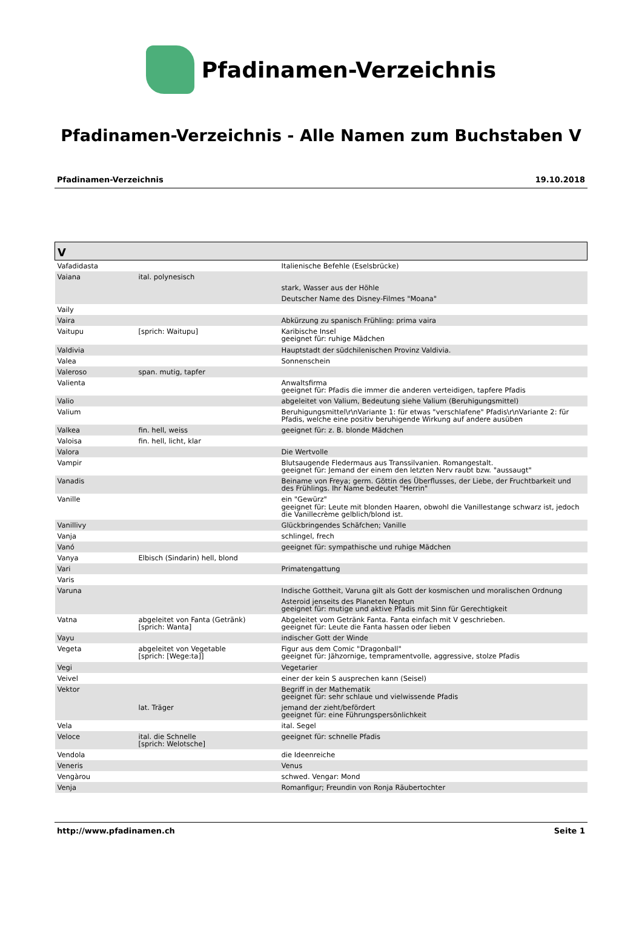Pfadinamen-Verzeichnis
Pfadinamen-Verzeichnis - Alle Namen zum Buchstaben V
Pfadinamen-Verzeichnis 19.10.2018
| V | | |
| --- | --- | --- |
| Vafadidasta | | Italienische Befehle (Eselsbrücke) |
| Vaiana | ital. polynesisch | |
| | | stark, Wasser aus der Höhle |
| | | Deutscher Name des Disney-Filmes "Moana" |
| Vaily | | |
| Vaira | | Abkürzung zu spanisch Frühling: prima vaira |
| Vaitupu | [sprich: Waitupu] | Karibische Insel geeignet für: ruhige Mädchen |
| Valdivia | | Hauptstadt der südchilenischen Provinz Valdivia. |
| Valea | | Sonnenschein |
| Valeroso | span. mutig, tapfer | |
| Valienta | | Anwaltsfirma geeignet für: Pfadis die immer die anderen verteidigen, tapfere Pfadis |
| Valio | | abgeleitet von Valium, Bedeutung siehe Valium (Beruhigungsmittel) |
| Valium | | Beruhigungsmittel\r\nVariante 1: für etwas "verschlafene" Pfadis\r\nVariante 2: für Pfadis, welche eine positiv beruhigende Wirkung auf andere ausüben |
| Valkea | fin. hell, weiss | geeignet für: z. B. blonde Mädchen |
| Valoisa | fin. hell, licht, klar | |
| Valora | | Die Wertvolle |
| Vampir | | Blutsaugende Fledermaus aus Transsilvanien. Romangestalt. geeignet für: Jemand der einem den letzten Nerv raubt bzw. "aussaugt" |
| Vanadis | | Beiname von Freya; germ. Göttin des Überflusses, der Liebe, der Fruchtbarkeit und des Frühlings. Ihr Name bedeutet "Herrin" |
| Vanille | | ein "Gewürz" geeignet für: Leute mit blonden Haaren, obwohl die Vanillestange schwarz ist, jedoch die Vanillecrème gelblich/blond ist. |
| Vanillivy | | Glückbringendes Schäfchen; Vanille |
| Vanja | | schlingel, frech |
| Vanó | | geeignet für: sympathische und ruhige Mädchen |
| Vanya | Elbisch (Sindarin) hell, blond | |
| Vari | | Primatengattung |
| Varis | | |
| Varuna | | Indische Gottheit, Varuna gilt als Gott der kosmischen und moralischen Ordnung |
| | | Asteroid jenseits des Planeten Neptun geeignet für: mutige und aktive Pfadis mit Sinn für Gerechtigkeit |
| Vatna | abgeleitet von Fanta (Getränk) [sprich: Wanta] | Abgeleitet vom Getränk Fanta. Fanta einfach mit V geschrieben. geeignet für: Leute die Fanta hassen oder lieben |
| Vayu | | indischer Gott der Winde |
| Vegeta | abgeleitet von Vegetable [sprich: [Wege:ta]] | Figur aus dem Comic "Dragonball" geeignet für: Jähzornige, tempramentvolle, aggressive, stolze Pfadis |
| Vegi | | Vegetarier |
| Veivel | | einer der kein S ausprechen kann (Seisel) |
| Vektor | | Begriff in der Mathematik geeignet für: sehr schlaue und vielwissende Pfadis |
| | lat. Träger | jemand der zieht/befördert geeignet für: eine Führungspersönlichkeit |
| Vela | | ital. Segel |
| Veloce | ital. die Schnelle [sprich: Welotsche] | geeignet für: schnelle Pfadis |
| Vendola | | die Ideenreiche |
| Veneris | | Venus |
| Vengàrou | | schwed. Vengar: Mond |
| Venja | | Romanfigur; Freundin von Ronja Räubertochter |
http://www.pfadinamen.ch Seite 1